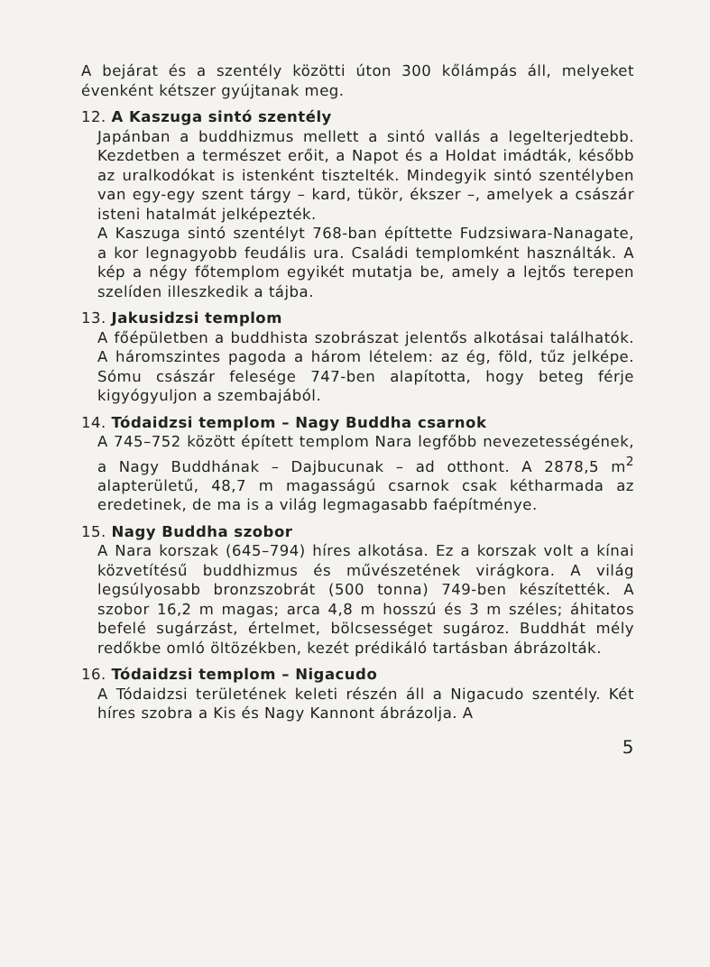A bejárat és a szentély közötti úton 300 kőlámpás áll, melyeket évenként kétszer gyújtanak meg.
12. A Kaszuga sintó szentély
Japánban a buddhizmus mellett a sintó vallás a legelterjedtebb. Kezdetben a természet erőit, a Napot és a Holdat imádták, később az uralkodókat is istenként tisztelték. Mindegyik sintó szentélyben van egy-egy szent tárgy – kard, tükör, ékszer –, amelyek a császár isteni hatalmát jelképezték.
A Kaszuga sintó szentélyt 768-ban építtette Fudzsiwara-Nanagate, a kor legnagyobb feudális ura. Családi templomként használták. A kép a négy főtemplom egyikét mutatja be, amely a lejtős terepen szelíden illeszkedik a tájba.
13. Jakusidzsi templom
A főépületben a buddhista szobrászat jelentős alkotásai találhatók. A háromszintes pagoda a három lételem: az ég, föld, tűz jelképe. Sómu császár felesége 747-ben alapította, hogy beteg férje kigyógyuljon a szembajából.
14. Tódaidzsi templom – Nagy Buddha csarnok
A 745–752 között épített templom Nara legfőbb nevezetességének, a Nagy Buddhának – Dajbucunak – ad otthont. A 2878,5 m<sup>2</sup> alapterületű, 48,7 m magasságú csarnok csak kétharmada az eredetinek, de ma is a világ legmagasabb faépítménye.
15. Nagy Buddha szobor
A Nara korszak (645–794) híres alkotása. Ez a korszak volt a kínai közvetítésű buddhizmus és művészetének virágkora. A világ legsúlyosabb bronzszobrát (500 tonna) 749-ben készítették. A szobor 16,2 m magas; arca 4,8 m hosszú és 3 m széles; áhitatos befelé sugárzást, értelmet, bölcsességet sugároz. Buddhát mély redőkbe omló öltözékben, kezét prédikáló tartásban ábrázolták.
16. Tódaidzsi templom – Nigacudo
A Tódaidzsi területének keleti részén áll a Nigacudo szentély. Két híres szobra a Kis és Nagy Kannont ábrázolja. A
5